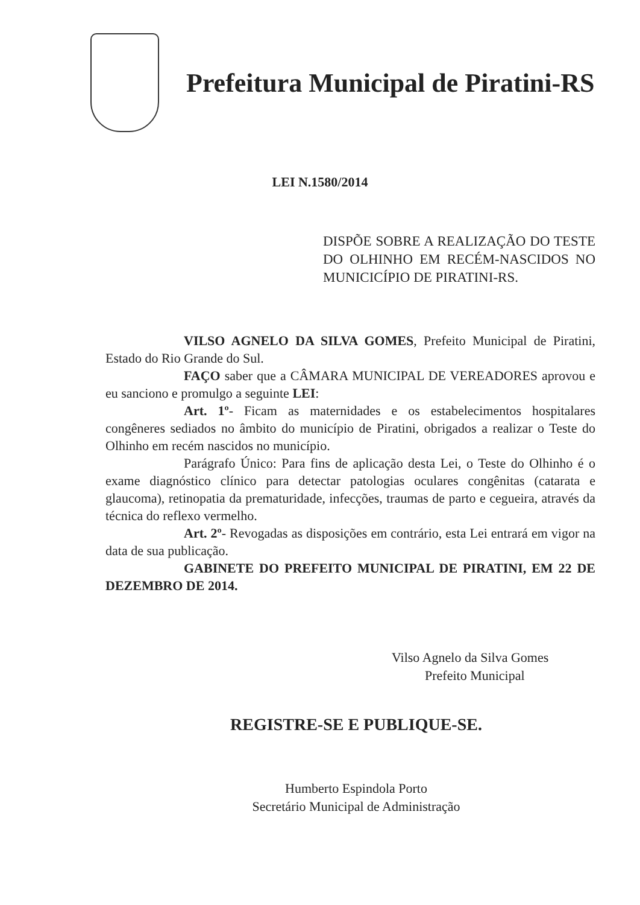Prefeitura Municipal de Piratini-RS
LEI N.1580/2014
DISPÕE SOBRE A REALIZAÇÃO DO TESTE DO OLHINHO EM RECÉM-NASCIDOS NO MUNICICÍPIO DE PIRATINI-RS.
VILSO AGNELO DA SILVA GOMES, Prefeito Municipal de Piratini, Estado do Rio Grande do Sul.
FAÇO saber que a CÂMARA MUNICIPAL DE VEREADORES aprovou e eu sanciono e promulgo a seguinte LEI:
Art. 1º- Ficam as maternidades e os estabelecimentos hospitalares congêneres sediados no âmbito do município de Piratini, obrigados a realizar o Teste do Olhinho em recém nascidos no município.
Parágrafo Único: Para fins de aplicação desta Lei, o Teste do Olhinho é o exame diagnóstico clínico para detectar patologias oculares congênitas (catarata e glaucoma), retinopatia da prematuridade, infecções, traumas de parto e cegueira, através da técnica do reflexo vermelho.
Art. 2º- Revogadas as disposições em contrário, esta Lei entrará em vigor na data de sua publicação.
GABINETE DO PREFEITO MUNICIPAL DE PIRATINI, EM 22 DE DEZEMBRO DE 2014.
Vilso Agnelo da Silva Gomes
Prefeito Municipal
REGISTRE-SE E PUBLIQUE-SE.
Humberto Espindola Porto
Secretário Municipal de Administração